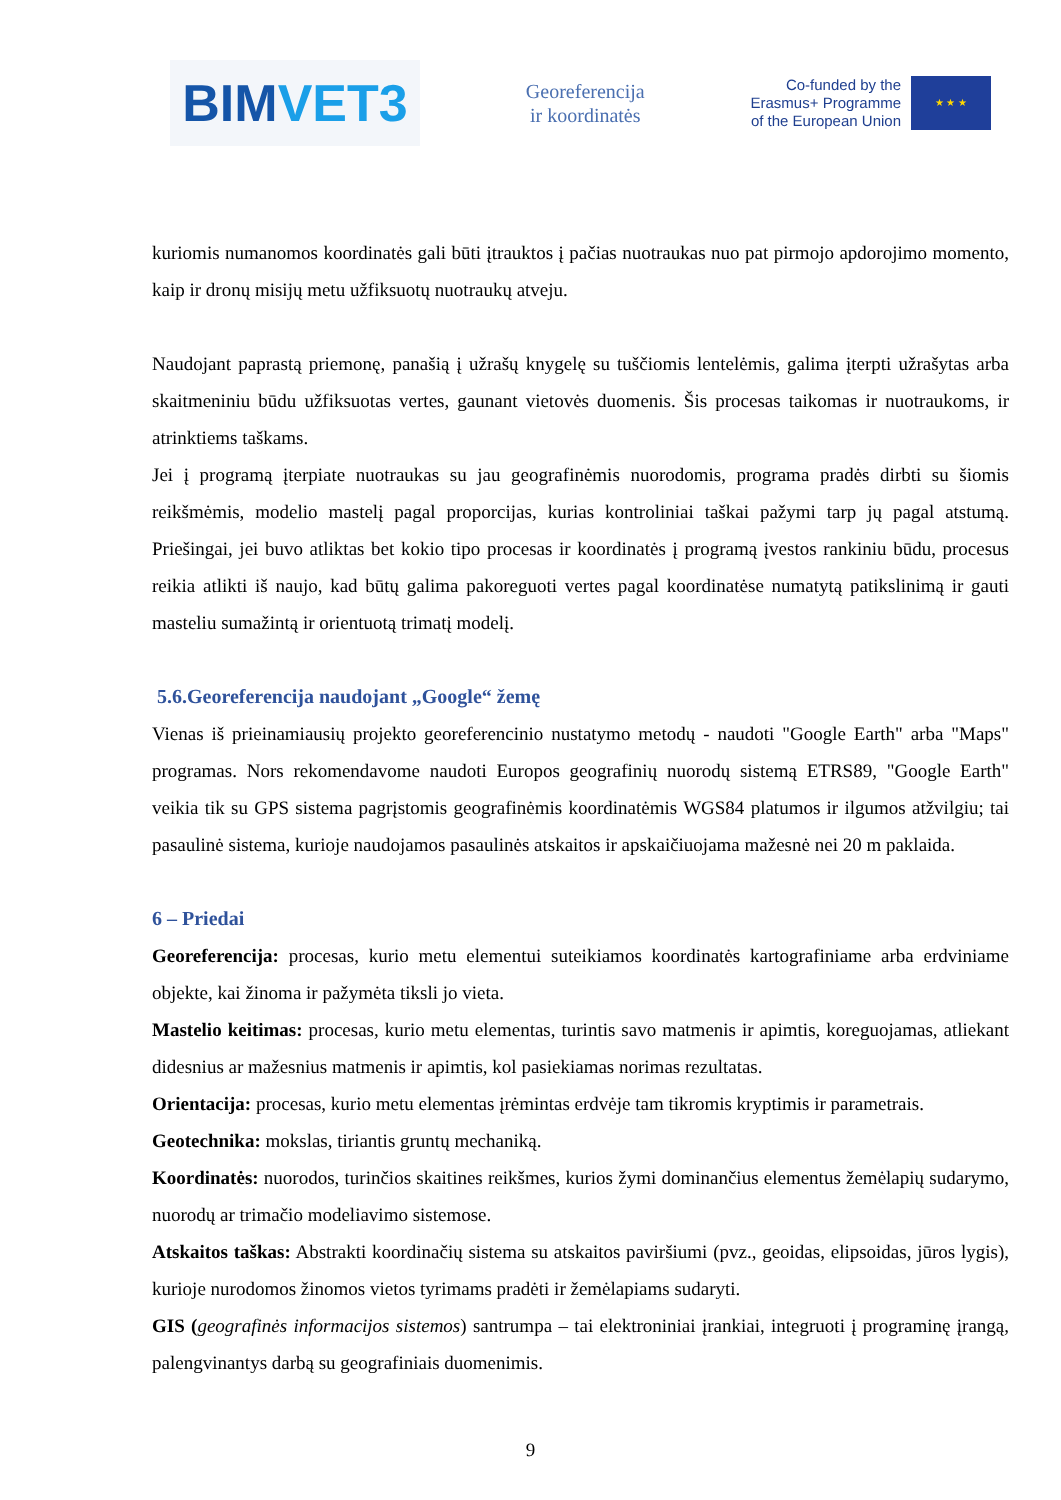BIM VET3
Georeferencija
ir koordinatės
Co-funded by the
Erasmus+ Programme
of the European Union
★ ★ ★
kuriomis numanomos koordinatės gali būti įtrauktos į pačias nuotraukas nuo pat pirmojo apdorojimo momento, kaip ir dronų misijų metu užfiksuotų nuotraukų atveju.
Naudojant paprastą priemonę, panašią į užrašų knygelę su tuščiomis lentelėmis, galima įterpti užrašytas arba skaitmeniniu būdu užfiksuotas vertes, gaunant vietovės duomenis. Šis procesas taikomas ir nuotraukoms, ir atrinktiems taškams.
Jei į programą įterpiate nuotraukas su jau geografinėmis nuorodomis, programa pradės dirbti su šiomis reikšmėmis, modelio mastelį pagal proporcijas, kurias kontroliniai taškai pažymi tarp jų pagal atstumą. Priešingai, jei buvo atliktas bet kokio tipo procesas ir koordinatės į programą įvestos rankiniu būdu, procesus reikia atlikti iš naujo, kad būtų galima pakoreguoti vertes pagal koordinatėse numatytą patikslinimą ir gauti masteliu sumažintą ir orientuotą trimatį modelį.
5.6.Georeferencija naudojant „Google“ žemę
Vienas iš prieinamiausių projekto georeferencinio nustatymo metodų - naudoti "Google Earth" arba "Maps" programas. Nors rekomendavome naudoti Europos geografinių nuorodų sistemą ETRS89, "Google Earth" veikia tik su GPS sistema pagrįstomis geografinėmis koordinatėmis WGS84 platumos ir ilgumos atžvilgiu; tai pasaulinė sistema, kurioje naudojamos pasaulinės atskaitos ir apskaičiuojama mažesnė nei 20 m paklaida.
6 – Priedai
Georeferencija: procesas, kurio metu elementui suteikiamos koordinatės kartografiniame arba erdviniame objekte, kai žinoma ir pažymėta tiksli jo vieta.
Mastelio keitimas: procesas, kurio metu elementas, turintis savo matmenis ir apimtis, koreguojamas, atliekant didesnius ar mažesnius matmenis ir apimtis, kol pasiekiamas norimas rezultatas.
Orientacija: procesas, kurio metu elementas įrėmintas erdvėje tam tikromis kryptimis ir parametrais.
Geotechnika: mokslas, tiriantis gruntų mechaniką.
Koordinatės: nuorodos, turinčios skaitines reikšmes, kurios žymi dominančius elementus žemėlapių sudarymo, nuorodų ar trimačio modeliavimo sistemose.
Atskaitos taškas: Abstrakti koordinačių sistema su atskaitos paviršiumi (pvz., geoidas, elipsoidas, jūros lygis), kurioje nurodomos žinomos vietos tyrimams pradėti ir žemėlapiams sudaryti.
GIS (geografinės informacijos sistemos) santrumpa – tai elektroniniai įrankiai, integruoti į programinę įrangą, palengvinantys darbą su geografiniais duomenimis.
9